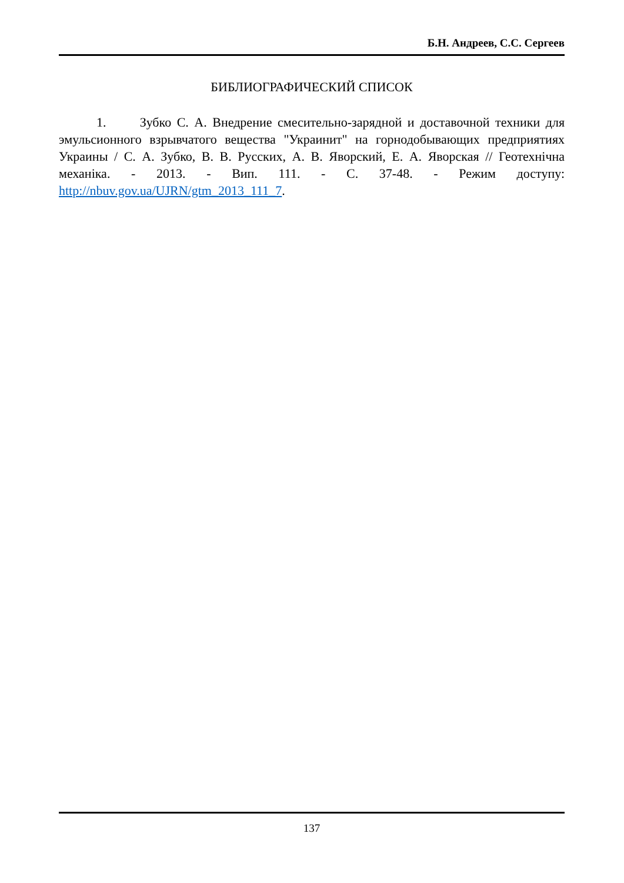Б.Н. Андреев, С.С. Сергеев
БИБЛИОГРАФИЧЕСКИЙ СПИСОК
1. Зубко С. А. Внедрение смесительно-зарядной и доставочной техники для эмульсионного взрывчатого вещества "Украинит" на горнодобывающих предприятиях Украины / С. А. Зубко, В. В. Русских, А. В. Яворский, Е. А. Яворская // Геотехнічна механіка. - 2013. - Вип. 111. - С. 37-48. - Режим доступу: http://nbuv.gov.ua/UJRN/gtm_2013_111_7.
137